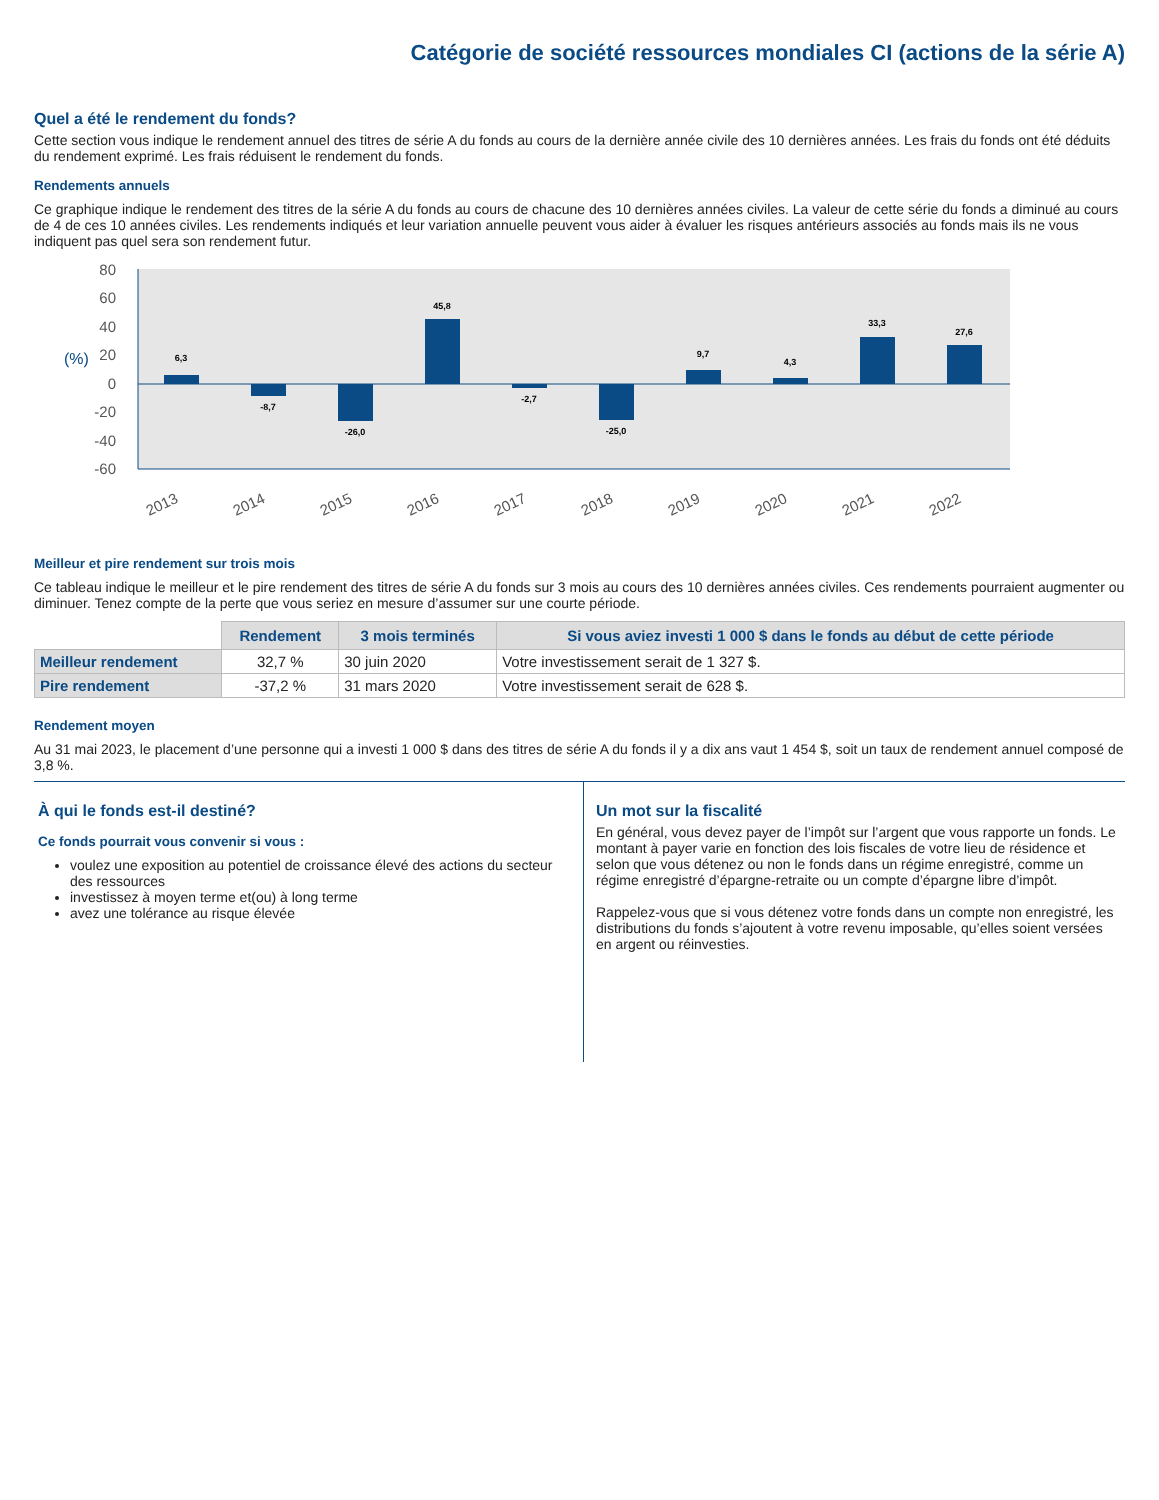Catégorie de société ressources mondiales CI (actions de la série A)
Quel a été le rendement du fonds?
Cette section vous indique le rendement annuel des titres de série A du fonds au cours de la dernière année civile des 10 dernières années. Les frais du fonds ont été déduits du rendement exprimé. Les frais réduisent le rendement du fonds.
Rendements annuels
Ce graphique indique le rendement des titres de la série A du fonds au cours de chacune des 10 dernières années civiles. La valeur de cette série du fonds a diminué au cours de 4 de ces 10 années civiles. Les rendements indiqués et leur variation annuelle peuvent vous aider à évaluer les risques antérieurs associés au fonds mais ils ne vous indiquent pas quel sera son rendement futur.
80
60
40
20
0
-20
-40
-60
(%)
6,3
-8,7
-26,0
45,8
-2,7
-25,0
9,7
4,3
33,3
27,6
2013
2014
2015
2016
2017
2018
2019
2020
2021
2022
Meilleur et pire rendement sur trois mois
Ce tableau indique le meilleur et le pire rendement des titres de série A du fonds sur 3 mois au cours des 10 dernières années civiles. Ces rendements pourraient augmenter ou diminuer. Tenez compte de la perte que vous seriez en mesure d’assumer sur une courte période.
| | Rendement | 3 mois terminés | Si vous aviez investi 1 000 $ dans le fonds au début de cette période |
| --- | --- | --- | --- |
| Meilleur rendement | 32,7 % | 30 juin 2020 | Votre investissement serait de 1 327 $. |
| Pire rendement | -37,2 % | 31 mars 2020 | Votre investissement serait de 628 $. |
Rendement moyen
Au 31 mai 2023, le placement d’une personne qui a investi 1 000 $ dans des titres de série A du fonds il y a dix ans vaut 1 454 $, soit un taux de rendement annuel composé de 3,8 %.
À qui le fonds est-il destiné?
Ce fonds pourrait vous convenir si vous :
voulez une exposition au potentiel de croissance élevé des actions du secteur des ressources
investissez à moyen terme et(ou) à long terme
avez une tolérance au risque élevée
Un mot sur la fiscalité
En général, vous devez payer de l’impôt sur l’argent que vous rapporte un fonds. Le montant à payer varie en fonction des lois fiscales de votre lieu de résidence et selon que vous détenez ou non le fonds dans un régime enregistré, comme un régime enregistré d’épargne-retraite ou un compte d’épargne libre d’impôt.
Rappelez-vous que si vous détenez votre fonds dans un compte non enregistré, les distributions du fonds s’ajoutent à votre revenu imposable, qu’elles soient versées en argent ou réinvesties.